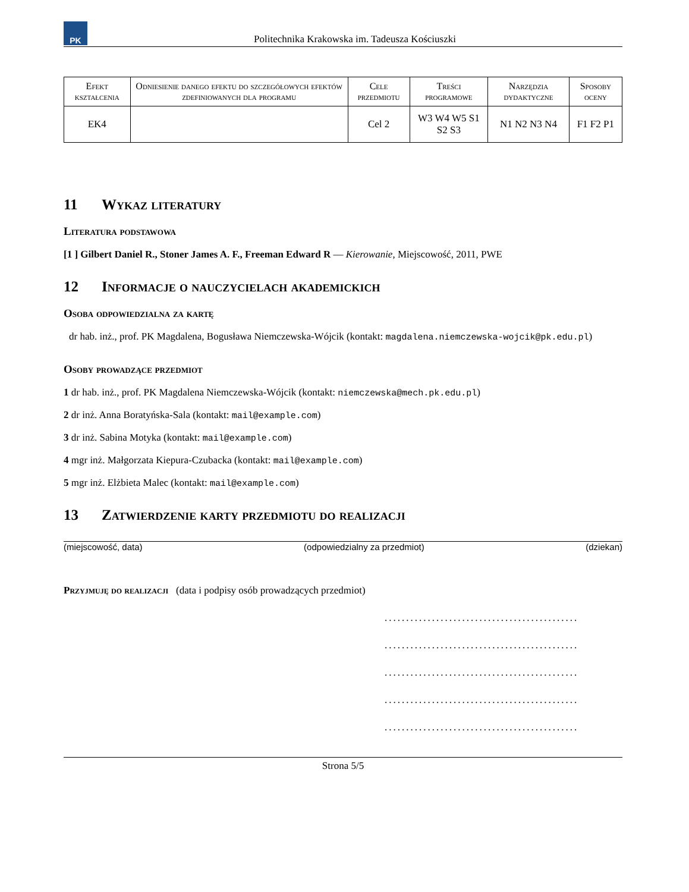PK
Politechnika Krakowska im. Tadeusza Kościuszki
| Efekt kształcenia | Odniesienie danego efektu do szczegółowych efektów zdefiniowanych dla programu | Cele przedmiotu | Treści programowe | Narzędzia dydaktyczne | Sposoby oceny |
| --- | --- | --- | --- | --- | --- |
| EK4 | | Cel 2 | W3 W4 W5 S1 S2 S3 | N1 N2 N3 N4 | F1 F2 P1 |
11 Wykaz literatury
Literatura podstawowa
[1 ] Gilbert Daniel R., Stoner James A. F., Freeman Edward R — Kierowanie, Miejscowość, 2011, PWE
12 Informacje o nauczycielach akademickich
Osoba odpowiedzialna za kartę
dr hab. inż., prof. PK Magdalena, Bogusława Niemczewska-Wójcik (kontakt: magdalena.niemczewska-wojcik@pk.edu.pl)
Osoby prowadzące przedmiot
1 dr hab. inż., prof. PK Magdalena Niemczewska-Wójcik (kontakt: niemczewska@mech.pk.edu.pl)
2 dr inż. Anna Boratyńska-Sala (kontakt: mail@example.com)
3 dr inż. Sabina Motyka (kontakt: mail@example.com)
4 mgr inż. Małgorzata Kiepura-Czubacka (kontakt: mail@example.com)
5 mgr inż. Elżbieta Malec (kontakt: mail@example.com)
13 Zatwierdzenie karty przedmiotu do realizacji
(miejscowość, data) (odpowiedzialny za przedmiot) (dziekan)
Przyjmuję do realizacji (data i podpisy osób prowadzących przedmiot)
.............................................
.............................................
.............................................
.............................................
.............................................
Strona 5/5